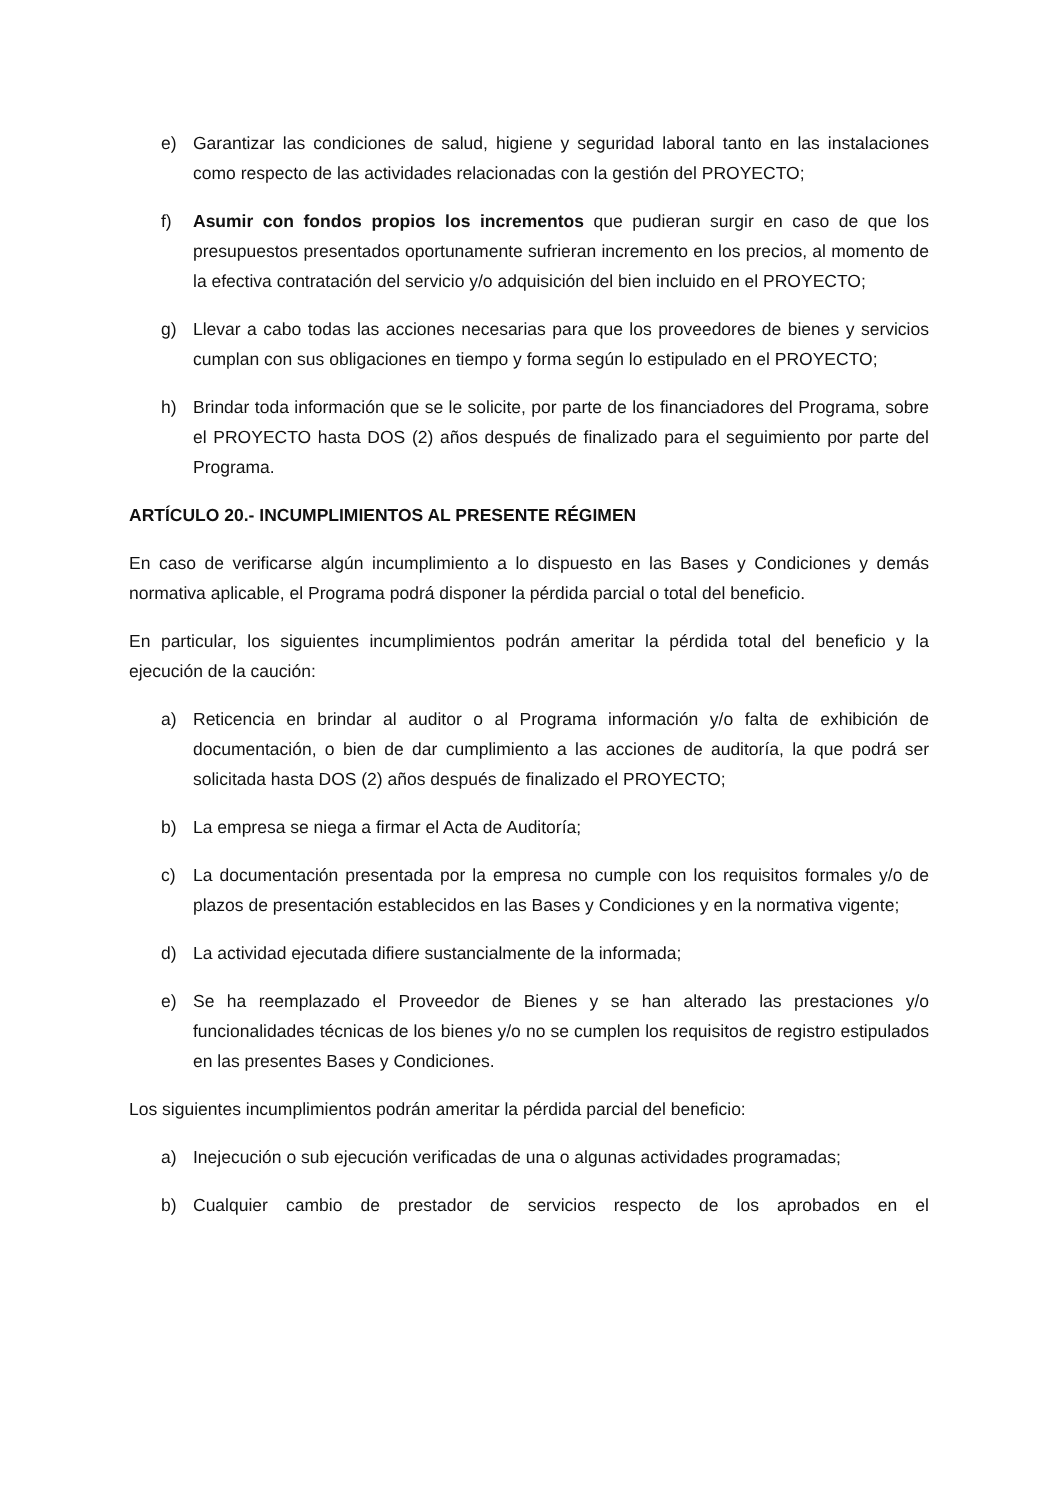e) Garantizar las condiciones de salud, higiene y seguridad laboral tanto en las instalaciones como respecto de las actividades relacionadas con la gestión del PROYECTO;
f) Asumir con fondos propios los incrementos que pudieran surgir en caso de que los presupuestos presentados oportunamente sufrieran incremento en los precios, al momento de la efectiva contratación del servicio y/o adquisición del bien incluido en el PROYECTO;
g) Llevar a cabo todas las acciones necesarias para que los proveedores de bienes y servicios cumplan con sus obligaciones en tiempo y forma según lo estipulado en el PROYECTO;
h) Brindar toda información que se le solicite, por parte de los financiadores del Programa, sobre el PROYECTO hasta DOS (2) años después de finalizado para el seguimiento por parte del Programa.
ARTÍCULO 20.- INCUMPLIMIENTOS AL PRESENTE RÉGIMEN
En caso de verificarse algún incumplimiento a lo dispuesto en las Bases y Condiciones y demás normativa aplicable, el Programa podrá disponer la pérdida parcial o total del beneficio.
En particular, los siguientes incumplimientos podrán ameritar la pérdida total del beneficio y la ejecución de la caución:
a) Reticencia en brindar al auditor o al Programa información y/o falta de exhibición de documentación, o bien de dar cumplimiento a las acciones de auditoría, la que podrá ser solicitada hasta DOS (2) años después de finalizado el PROYECTO;
b) La empresa se niega a firmar el Acta de Auditoría;
c) La documentación presentada por la empresa no cumple con los requisitos formales y/o de plazos de presentación establecidos en las Bases y Condiciones y en la normativa vigente;
d) La actividad ejecutada difiere sustancialmente de la informada;
e) Se ha reemplazado el Proveedor de Bienes y se han alterado las prestaciones y/o funcionalidades técnicas de los bienes y/o no se cumplen los requisitos de registro estipulados en las presentes Bases y Condiciones.
Los siguientes incumplimientos podrán ameritar la pérdida parcial del beneficio:
a) Inejecución o sub ejecución verificadas de una o algunas actividades programadas;
b) Cualquier cambio de prestador de servicios respecto de los aprobados en el